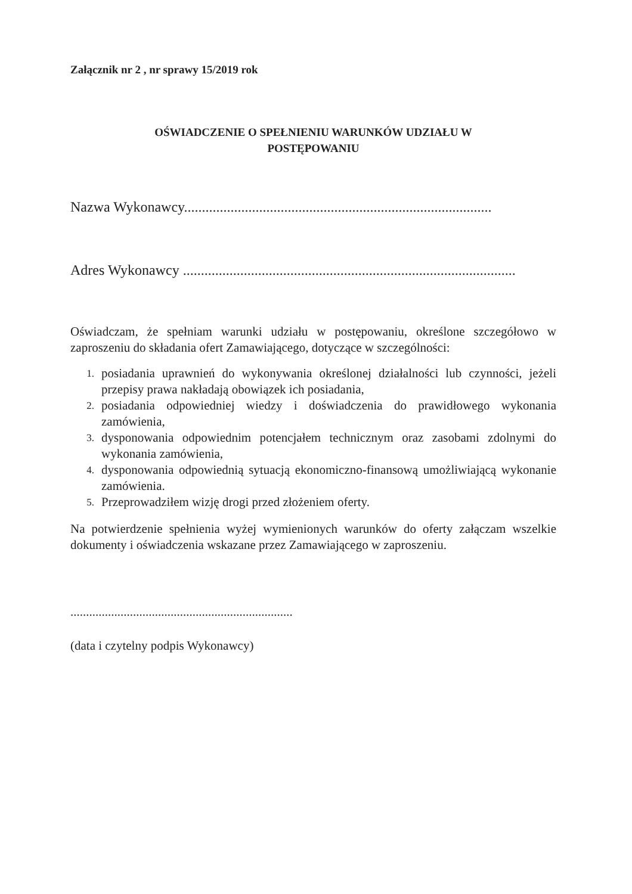Załącznik nr 2 , nr sprawy 15/2019 rok
OŚWIADCZENIE O SPEŁNIENIU WARUNKÓW UDZIAŁU W
POSTĘPOWANIU
Nazwa Wykonawcy......................................................................................
Adres Wykonawcy .............................................................................................
Oświadczam, że spełniam warunki udziału w postępowaniu, określone szczegółowo w zaproszeniu do składania ofert Zamawiającego, dotyczące w szczególności:
1. posiadania uprawnień do wykonywania określonej działalności lub czynności, jeżeli przepisy prawa nakładają obowiązek ich posiadania,
2. posiadania odpowiedniej wiedzy i doświadczenia do prawidłowego wykonania zamówienia,
3. dysponowania odpowiednim potencjałem technicznym oraz zasobami zdolnymi do wykonania zamówienia,
4. dysponowania odpowiednią sytuacją ekonomiczno-finansową umożliwiającą wykonanie zamówienia.
5. Przeprowadziłem wizję drogi przed złożeniem oferty.
Na potwierdzenie spełnienia wyżej wymienionych warunków do oferty załączam wszelkie dokumenty i oświadczenia wskazane przez Zamawiającego w zaproszeniu.
.......................................................................
(data i czytelny podpis Wykonawcy)